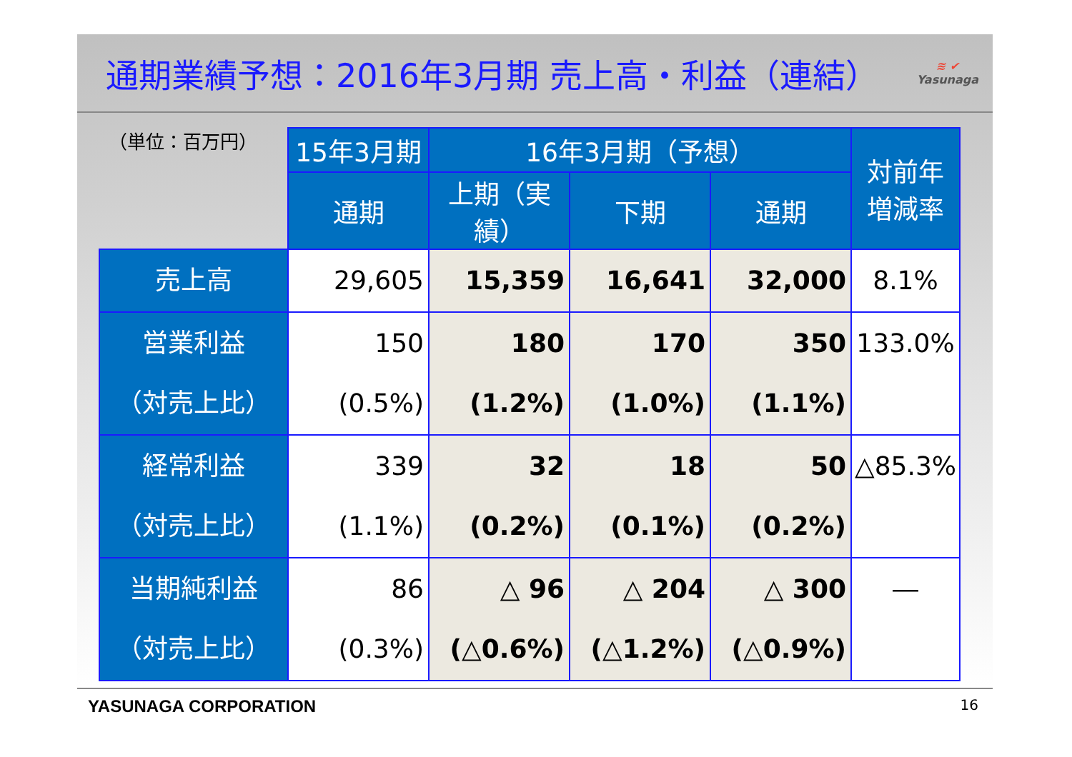通期業績予想：2016年3月期 売上高・利益（連結）
≋ ✔
Yasunaga
（単位：百万円）
| | 15年3月期 | 16年3月期（予想） | | | 対前年 増減率 |
| | 通期 | 上期（実績） | 下期 | 通期 | |
| 売上高 | 29,605 | 15,359 | 16,641 | 32,000 | 8.1% |
| 営業利益 （対売上比） | 150 (0.5%) | 180 (1.2%) | 170 (1.0%) | 350 (1.1%) | 133.0% |
| 経常利益 （対売上比） | 339 (1.1%) | 32 (0.2%) | 18 (0.1%) | 50 (0.2%) | △85.3% |
| 当期純利益 （対売上比） | 86 (0.3%) | △ 96 (△0.6%) | △ 204 (△1.2%) | △ 300 (△0.9%) | ― |
YASUNAGA CORPORATION 16